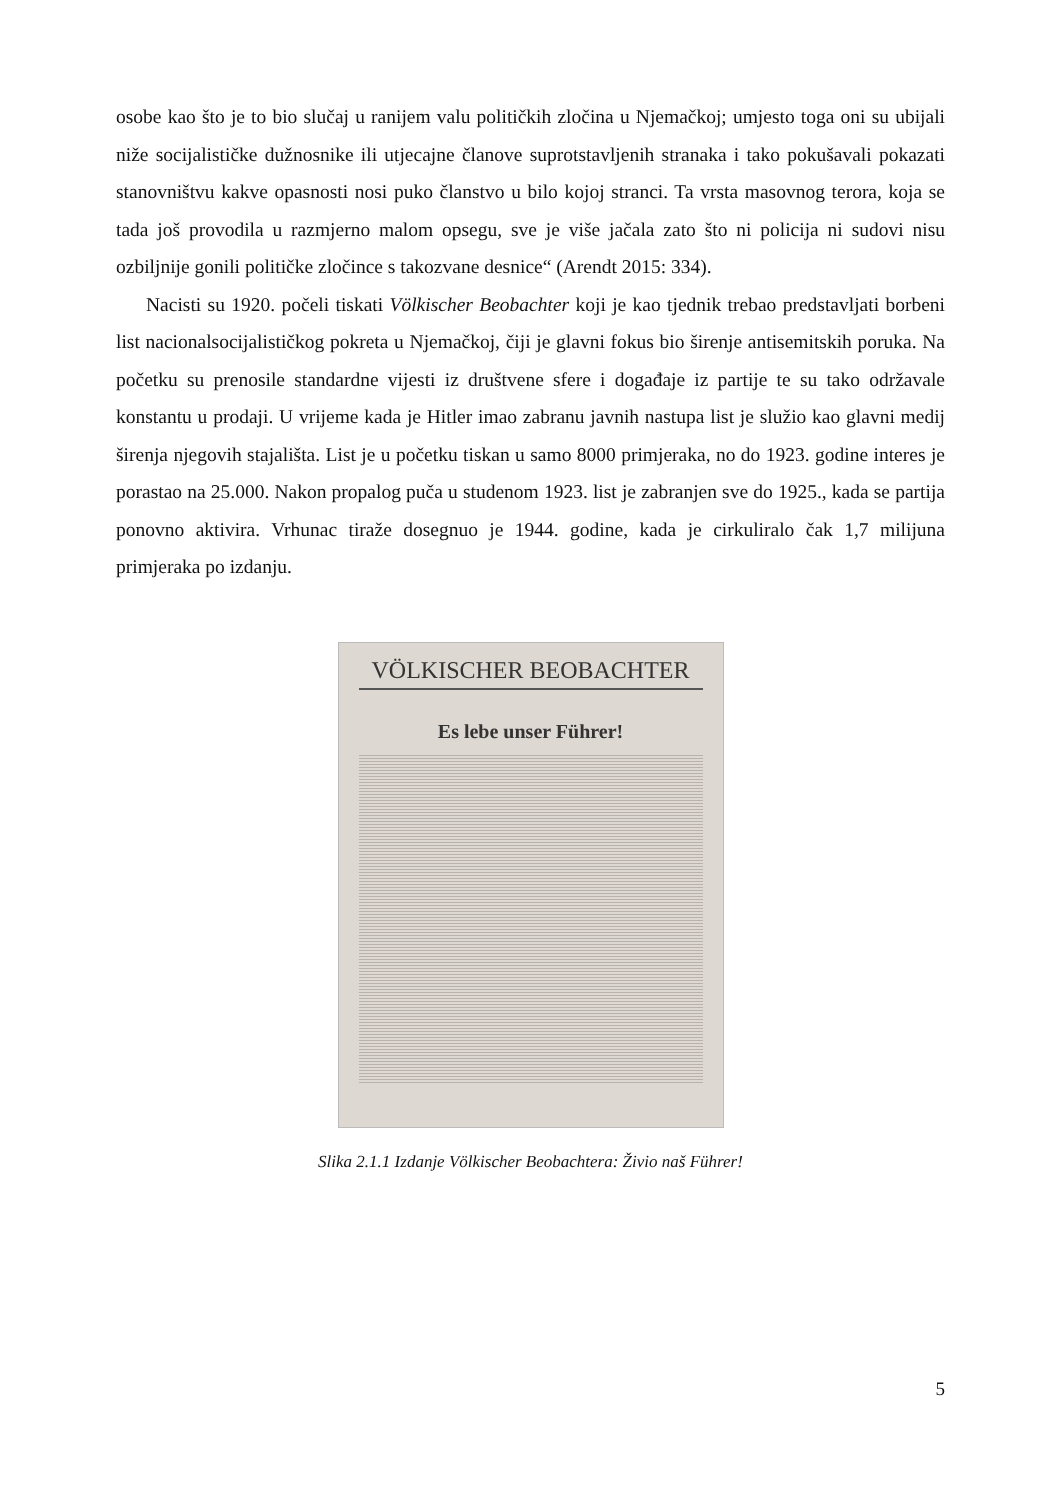osobe kao što je to bio slučaj u ranijem valu političkih zločina u Njemačkoj; umjesto toga oni su ubijali niže socijalističke dužnosnike ili utjecajne članove suprotstavljenih stranaka i tako pokušavali pokazati stanovništvu kakve opasnosti nosi puko članstvo u bilo kojoj stranci. Ta vrsta masovnog terora, koja se tada još provodila u razmjerno malom opsegu, sve je više jačala zato što ni policija ni sudovi nisu ozbiljnije gonili političke zločince s takozvane desnice“ (Arendt 2015: 334).
Nacisti su 1920. počeli tiskati Völkischer Beobachter koji je kao tjednik trebao predstavljati borbeni list nacionalsocijalističkog pokreta u Njemačkoj, čiji je glavni fokus bio širenje antisemitskih poruka. Na početku su prenosile standardne vijesti iz društvene sfere i događaje iz partije te su tako održavale konstantu u prodaji. U vrijeme kada je Hitler imao zabranu javnih nastupa list je služio kao glavni medij širenja njegovih stajališta. List je u početku tiskan u samo 8000 primjeraka, no do 1923. godine interes je porastao na 25.000. Nakon propalog puča u studenom 1923. list je zabranjen sve do 1925., kada se partija ponovno aktivira. Vrhunac tiraže dosegnuo je 1944. godine, kada je cirkuliralo čak 1,7 milijuna primjeraka po izdanju.
VÖLKISCHER BEOBACHTER
Es lebe unser Führer!
Slika 2.1.1 Izdanje Völkischer Beobachtera: Živio naš Führer!
5